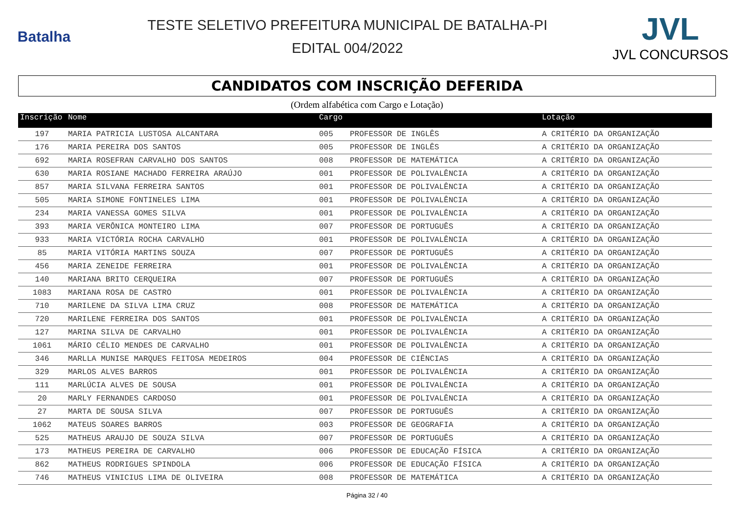Batalha
TESTE SELETIVO PREFEITURA MUNICIPAL DE BATALHA-PI
EDITAL 004/2022
JVL
JVL CONCURSOS
CANDIDATOS COM INSCRIÇÃO DEFERIDA
(Ordem alfabética com Cargo e Lotação)
| Inscrição | Nome | Cargo | | Lotação |
| --- | --- | --- | --- | --- |
| 197 | MARIA PATRICIA LUSTOSA ALCANTARA | 005 | PROFESSOR DE INGLÊS | A CRITÉRIO DA ORGANIZAÇÃO |
| 176 | MARIA PEREIRA DOS SANTOS | 005 | PROFESSOR DE INGLÊS | A CRITÉRIO DA ORGANIZAÇÃO |
| 692 | MARIA ROSEFRAN CARVALHO DOS SANTOS | 008 | PROFESSOR DE MATEMÁTICA | A CRITÉRIO DA ORGANIZAÇÃO |
| 630 | MARIA ROSIANE MACHADO FERREIRA ARAÚJO | 001 | PROFESSOR DE POLIVALÊNCIA | A CRITÉRIO DA ORGANIZAÇÃO |
| 857 | MARIA SILVANA FERREIRA SANTOS | 001 | PROFESSOR DE POLIVALÊNCIA | A CRITÉRIO DA ORGANIZAÇÃO |
| 505 | MARIA SIMONE FONTINELES LIMA | 001 | PROFESSOR DE POLIVALÊNCIA | A CRITÉRIO DA ORGANIZAÇÃO |
| 234 | MARIA VANESSA GOMES SILVA | 001 | PROFESSOR DE POLIVALÊNCIA | A CRITÉRIO DA ORGANIZAÇÃO |
| 393 | MARIA VERÔNICA MONTEIRO LIMA | 007 | PROFESSOR DE PORTUGUÊS | A CRITÉRIO DA ORGANIZAÇÃO |
| 933 | MARIA VICTÓRIA ROCHA CARVALHO | 001 | PROFESSOR DE POLIVALÊNCIA | A CRITÉRIO DA ORGANIZAÇÃO |
| 85 | MARIA VITÓRIA MARTINS SOUZA | 007 | PROFESSOR DE PORTUGUÊS | A CRITÉRIO DA ORGANIZAÇÃO |
| 456 | MARIA ZENEIDE FERREIRA | 001 | PROFESSOR DE POLIVALÊNCIA | A CRITÉRIO DA ORGANIZAÇÃO |
| 140 | MARIANA BRITO CERQUEIRA | 007 | PROFESSOR DE PORTUGUÊS | A CRITÉRIO DA ORGANIZAÇÃO |
| 1083 | MARIANA ROSA DE CASTRO | 001 | PROFESSOR DE POLIVALÊNCIA | A CRITÉRIO DA ORGANIZAÇÃO |
| 710 | MARILENE DA SILVA LIMA CRUZ | 008 | PROFESSOR DE MATEMÁTICA | A CRITÉRIO DA ORGANIZAÇÃO |
| 720 | MARILENE FERREIRA DOS SANTOS | 001 | PROFESSOR DE POLIVALÊNCIA | A CRITÉRIO DA ORGANIZAÇÃO |
| 127 | MARINA SILVA DE CARVALHO | 001 | PROFESSOR DE POLIVALÊNCIA | A CRITÉRIO DA ORGANIZAÇÃO |
| 1061 | MÁRIO CÉLIO MENDES DE CARVALHO | 001 | PROFESSOR DE POLIVALÊNCIA | A CRITÉRIO DA ORGANIZAÇÃO |
| 346 | MARLLA MUNISE MARQUES FEITOSA MEDEIROS | 004 | PROFESSOR DE CIÊNCIAS | A CRITÉRIO DA ORGANIZAÇÃO |
| 329 | MARLOS ALVES BARROS | 001 | PROFESSOR DE POLIVALÊNCIA | A CRITÉRIO DA ORGANIZAÇÃO |
| 111 | MARLÚCIA ALVES DE SOUSA | 001 | PROFESSOR DE POLIVALÊNCIA | A CRITÉRIO DA ORGANIZAÇÃO |
| 20 | MARLY FERNANDES CARDOSO | 001 | PROFESSOR DE POLIVALÊNCIA | A CRITÉRIO DA ORGANIZAÇÃO |
| 27 | MARTA DE SOUSA SILVA | 007 | PROFESSOR DE PORTUGUÊS | A CRITÉRIO DA ORGANIZAÇÃO |
| 1062 | MATEUS SOARES BARROS | 003 | PROFESSOR DE GEOGRAFIA | A CRITÉRIO DA ORGANIZAÇÃO |
| 525 | MATHEUS ARAUJO DE SOUZA SILVA | 007 | PROFESSOR DE PORTUGUÊS | A CRITÉRIO DA ORGANIZAÇÃO |
| 173 | MATHEUS PEREIRA DE CARVALHO | 006 | PROFESSOR DE EDUCAÇÃO FÍSICA | A CRITÉRIO DA ORGANIZAÇÃO |
| 862 | MATHEUS RODRIGUES SPINDOLA | 006 | PROFESSOR DE EDUCAÇÃO FÍSICA | A CRITÉRIO DA ORGANIZAÇÃO |
| 746 | MATHEUS VINICIUS LIMA DE OLIVEIRA | 008 | PROFESSOR DE MATEMÁTICA | A CRITÉRIO DA ORGANIZAÇÃO |
Página 32 / 40